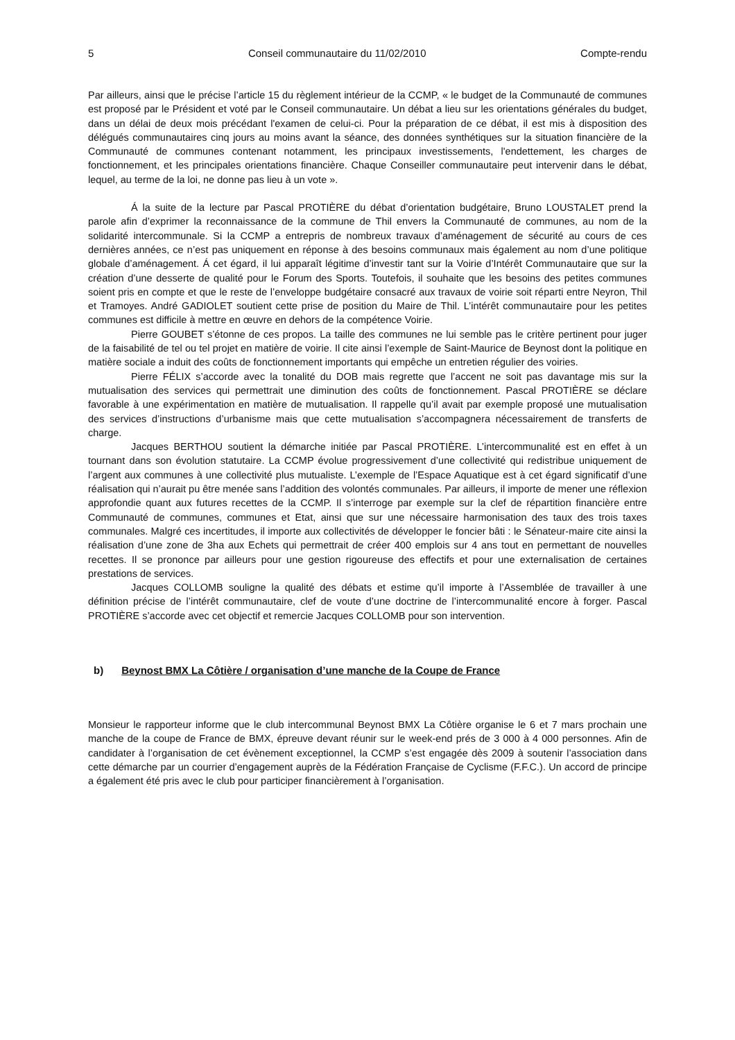5 Conseil communautaire du 11/02/2010 Compte-rendu
Par ailleurs, ainsi que le précise l’article 15 du règlement intérieur de la CCMP, « le budget de la Communauté de communes est proposé par le Président et voté par le Conseil communautaire. Un débat a lieu sur les orientations générales du budget, dans un délai de deux mois précédant l'examen de celui-ci. Pour la préparation de ce débat, il est mis à disposition des délégués communautaires cinq jours au moins avant la séance, des données synthétiques sur la situation financière de la Communauté de communes contenant notamment, les principaux investissements, l'endettement, les charges de fonctionnement, et les principales orientations financière. Chaque Conseiller communautaire peut intervenir dans le débat, lequel, au terme de la loi, ne donne pas lieu à un vote ».
Á la suite de la lecture par Pascal PROTIÈRE du débat d’orientation budgétaire, Bruno LOUSTALET prend la parole afin d’exprimer la reconnaissance de la commune de Thil envers la Communauté de communes, au nom de la solidarité intercommunale. Si la CCMP a entrepris de nombreux travaux d’aménagement de sécurité au cours de ces dernières années, ce n’est pas uniquement en réponse à des besoins communaux mais également au nom d’une politique globale d’aménagement. Á cet égard, il lui apparaît légitime d’investir tant sur la Voirie d’Intérêt Communautaire que sur la création d’une desserte de qualité pour le Forum des Sports. Toutefois, il souhaite que les besoins des petites communes soient pris en compte et que le reste de l’enveloppe budgétaire consacré aux travaux de voirie soit réparti entre Neyron, Thil et Tramoyes. André GADIOLET soutient cette prise de position du Maire de Thil. L’intérêt communautaire pour les petites communes est difficile à mettre en œuvre en dehors de la compétence Voirie.
Pierre GOUBET s’étonne de ces propos. La taille des communes ne lui semble pas le critère pertinent pour juger de la faisabilité de tel ou tel projet en matière de voirie. Il cite ainsi l’exemple de Saint-Maurice de Beynost dont la politique en matière sociale a induit des coûts de fonctionnement importants qui empêche un entretien régulier des voiries.
Pierre FÉLIX s’accorde avec la tonalité du DOB mais regrette que l’accent ne soit pas davantage mis sur la mutualisation des services qui permettrait une diminution des coûts de fonctionnement. Pascal PROTIÈRE se déclare favorable à une expérimentation en matière de mutualisation. Il rappelle qu’il avait par exemple proposé une mutualisation des services d’instructions d’urbanisme mais que cette mutualisation s’accompagnera nécessairement de transferts de charge.
Jacques BERTHOU soutient la démarche initiée par Pascal PROTIÈRE. L’intercommunalité est en effet à un tournant dans son évolution statutaire. La CCMP évolue progressivement d’une collectivité qui redistribue uniquement de l’argent aux communes à une collectivité plus mutualiste. L’exemple de l’Espace Aquatique est à cet égard significatif d’une réalisation qui n’aurait pu être menée sans l’addition des volontés communales. Par ailleurs, il importe de mener une réflexion approfondie quant aux futures recettes de la CCMP. Il s’interroge par exemple sur la clef de répartition financière entre Communauté de communes, communes et Etat, ainsi que sur une nécessaire harmonisation des taux des trois taxes communales. Malgré ces incertitudes, il importe aux collectivités de développer le foncier bâti : le Sénateur-maire cite ainsi la réalisation d’une zone de 3ha aux Echets qui permettrait de créer 400 emplois sur 4 ans tout en permettant de nouvelles recettes. Il se prononce par ailleurs pour une gestion rigoureuse des effectifs et pour une externalisation de certaines prestations de services.
Jacques COLLOMB souligne la qualité des débats et estime qu’il importe à l’Assemblée de travailler à une définition précise de l’intérêt communautaire, clef de voute d’une doctrine de l’intercommunalité encore à forger. Pascal PROTIÈRE s’accorde avec cet objectif et remercie Jacques COLLOMB pour son intervention.
b) Beynost BMX La Côtière / organisation d’une manche de la Coupe de France
Monsieur le rapporteur informe que le club intercommunal Beynost BMX La Côtière organise le 6 et 7 mars prochain une manche de la coupe de France de BMX, épreuve devant réunir sur le week-end prés de 3 000 à 4 000 personnes. Afin de candidater à l’organisation de cet évènement exceptionnel, la CCMP s’est engagée dès 2009 à soutenir l’association dans cette démarche par un courrier d’engagement auprès de la Fédération Française de Cyclisme (F.F.C.). Un accord de principe a également été pris avec le club pour participer financièrement à l’organisation.